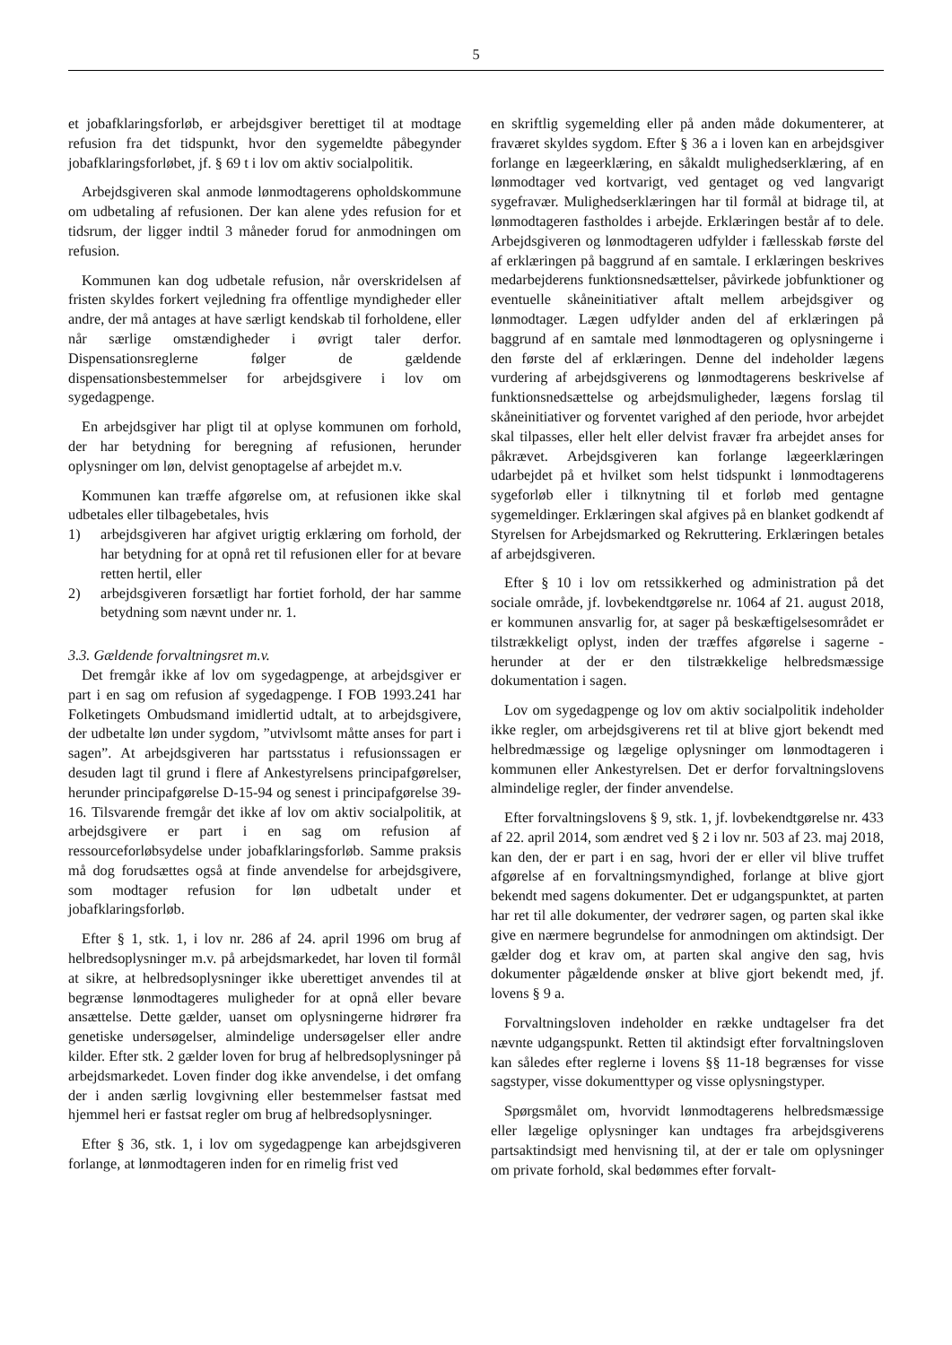5
et jobafklaringsforløb, er arbejdsgiver berettiget til at modtage refusion fra det tidspunkt, hvor den sygemeldte påbegynder jobafklaringsforløbet, jf. § 69 t i lov om aktiv socialpolitik.
Arbejdsgiveren skal anmode lønmodtagerens opholdskommune om udbetaling af refusionen. Der kan alene ydes refusion for et tidsrum, der ligger indtil 3 måneder forud for anmodningen om refusion.
Kommunen kan dog udbetale refusion, når overskridelsen af fristen skyldes forkert vejledning fra offentlige myndigheder eller andre, der må antages at have særligt kendskab til forholdene, eller når særlige omstændigheder i øvrigt taler derfor. Dispensationsreglerne følger de gældende dispensationsbestemmelser for arbejdsgivere i lov om sygedagpenge.
En arbejdsgiver har pligt til at oplyse kommunen om forhold, der har betydning for beregning af refusionen, herunder oplysninger om løn, delvist genoptagelse af arbejdet m.v.
Kommunen kan træffe afgørelse om, at refusionen ikke skal udbetales eller tilbagebetales, hvis
1) arbejdsgiveren har afgivet urigtig erklæring om forhold, der har betydning for at opnå ret til refusionen eller for at bevare retten hertil, eller
2) arbejdsgiveren forsætligt har fortiet forhold, der har samme betydning som nævnt under nr. 1.
3.3. Gældende forvaltningsret m.v.
Det fremgår ikke af lov om sygedagpenge, at arbejdsgiver er part i en sag om refusion af sygedagpenge. I FOB 1993.241 har Folketingets Ombudsmand imidlertid udtalt, at to arbejdsgivere, der udbetalte løn under sygdom, ”utvivlsomt måtte anses for part i sagen”. At arbejdsgiveren har partsstatus i refusionssagen er desuden lagt til grund i flere af Ankestyrelsens principafgørelser, herunder principafgørelse D-15-94 og senest i principafgørelse 39-16. Tilsvarende fremgår det ikke af lov om aktiv socialpolitik, at arbejdsgivere er part i en sag om refusion af ressourceforløbsydelse under jobafklaringsforløb. Samme praksis må dog forudsættes også at finde anvendelse for arbejdsgivere, som modtager refusion for løn udbetalt under et jobafklaringsforløb.
Efter § 1, stk. 1, i lov nr. 286 af 24. april 1996 om brug af helbredsoplysninger m.v. på arbejdsmarkedet, har loven til formål at sikre, at helbredsoplysninger ikke uberettiget anvendes til at begrænse lønmodtageres muligheder for at opnå eller bevare ansættelse. Dette gælder, uanset om oplysningerne hidrører fra genetiske undersøgelser, almindelige undersøgelser eller andre kilder. Efter stk. 2 gælder loven for brug af helbredsoplysninger på arbejdsmarkedet. Loven finder dog ikke anvendelse, i det omfang der i anden særlig lovgivning eller bestemmelser fastsat med hjemmel heri er fastsat regler om brug af helbredsoplysninger.
Efter § 36, stk. 1, i lov om sygedagpenge kan arbejdsgiveren forlange, at lønmodtageren inden for en rimelig frist ved
en skriftlig sygemelding eller på anden måde dokumenterer, at fraværet skyldes sygdom. Efter § 36 a i loven kan en arbejdsgiver forlange en lægeerklæring, en såkaldt mulighedserklæring, af en lønmodtager ved kortvarigt, ved gentaget og ved langvarigt sygefravær. Mulighedserklæringen har til formål at bidrage til, at lønmodtageren fastholdes i arbejde. Erklæringen består af to dele. Arbejdsgiveren og lønmodtageren udfylder i fællesskab første del af erklæringen på baggrund af en samtale. I erklæringen beskrives medarbejderens funktionsnedsættelser, påvirkede jobfunktioner og eventuelle skåneinitiativer aftalt mellem arbejdsgiver og lønmodtager. Lægen udfylder anden del af erklæringen på baggrund af en samtale med lønmodtageren og oplysningerne i den første del af erklæringen. Denne del indeholder lægens vurdering af arbejdsgiverens og lønmodtagerens beskrivelse af funktionsnedsættelse og arbejdsmuligheder, lægens forslag til skåneinitiativer og forventet varighed af den periode, hvor arbejdet skal tilpasses, eller helt eller delvist fravær fra arbejdet anses for påkrævet. Arbejdsgiveren kan forlange lægeerklæringen udarbejdet på et hvilket som helst tidspunkt i lønmodtagerens sygeforløb eller i tilknytning til et forløb med gentagne sygemeldinger. Erklæringen skal afgives på en blanket godkendt af Styrelsen for Arbejdsmarked og Rekruttering. Erklæringen betales af arbejdsgiveren.
Efter § 10 i lov om retssikkerhed og administration på det sociale område, jf. lovbekendtgørelse nr. 1064 af 21. august 2018, er kommunen ansvarlig for, at sager på beskæftigelsesområdet er tilstrækkeligt oplyst, inden der træffes afgørelse i sagerne - herunder at der er den tilstrækkelige helbredsmæssige dokumentation i sagen.
Lov om sygedagpenge og lov om aktiv socialpolitik indeholder ikke regler, om arbejdsgiverens ret til at blive gjort bekendt med helbredmæssige og lægelige oplysninger om lønmodtageren i kommunen eller Ankestyrelsen. Det er derfor forvaltningslovens almindelige regler, der finder anvendelse.
Efter forvaltningslovens § 9, stk. 1, jf. lovbekendtgørelse nr. 433 af 22. april 2014, som ændret ved § 2 i lov nr. 503 af 23. maj 2018, kan den, der er part i en sag, hvori der er eller vil blive truffet afgørelse af en forvaltningsmyndighed, forlange at blive gjort bekendt med sagens dokumenter. Det er udgangspunktet, at parten har ret til alle dokumenter, der vedrører sagen, og parten skal ikke give en nærmere begrundelse for anmodningen om aktindsigt. Der gælder dog et krav om, at parten skal angive den sag, hvis dokumenter pågældende ønsker at blive gjort bekendt med, jf. lovens § 9 a.
Forvaltningsloven indeholder en række undtagelser fra det nævnte udgangspunkt. Retten til aktindsigt efter forvaltningsloven kan således efter reglerne i lovens §§ 11-18 begrænses for visse sagstyper, visse dokumenttyper og visse oplysningstyper.
Spørgsmålet om, hvorvidt lønmodtagerens helbredsmæssige eller lægelige oplysninger kan undtages fra arbejdsgiverens partsaktindsigt med henvisning til, at der er tale om oplysninger om private forhold, skal bedømmes efter forvalt-